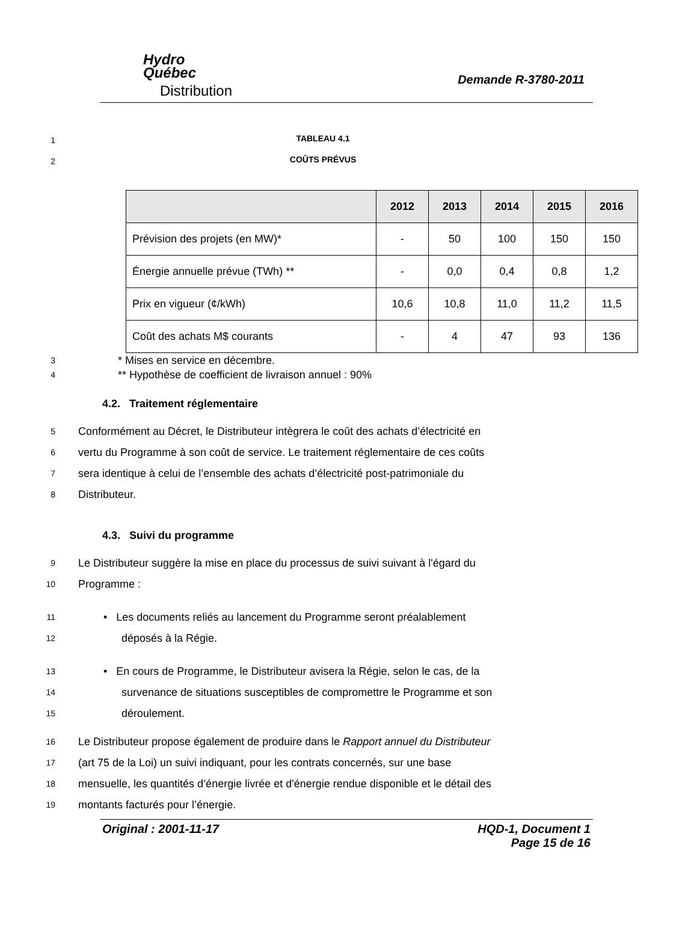Hydro
Québec
Distribution
Demande R-3780-2011
1
TABLEAU 4.1
2
COÛTS PRÉVUS
| | 2012 | 2013 | 2014 | 2015 | 2016 |
| --- | --- | --- | --- | --- | --- |
| Prévision des projets (en MW)* | - | 50 | 100 | 150 | 150 |
| Énergie annuelle prévue (TWh) ** | - | 0,0 | 0,4 | 0,8 | 1,2 |
| Prix en vigueur (¢/kWh) | 10,6 | 10,8 | 11,0 | 11,2 | 11,5 |
| Coût des achats M$ courants | - | 4 | 47 | 93 | 136 |
3
* Mises en service en décembre.
4
** Hypothèse de coefficient de livraison annuel : 90%
4.2. Traitement réglementaire
5
Conformément au Décret, le Distributeur intègrera le coût des achats d’électricité en
6
vertu du Programme à son coût de service. Le traitement réglementaire de ces coûts
7
sera identique à celui de l’ensemble des achats d’électricité post-patrimoniale du
8
Distributeur.
4.3. Suivi du programme
9
Le Distributeur suggère la mise en place du processus de suivi suivant à l'égard du
10
Programme :
11
• Les documents reliés au lancement du Programme seront préalablement
12
déposés à la Régie.
13
• En cours de Programme, le Distributeur avisera la Régie, selon le cas, de la
14
survenance de situations susceptibles de compromettre le Programme et son
15
déroulement.
16
Le Distributeur propose également de produire dans le Rapport annuel du Distributeur
17
(art 75 de la Loi) un suivi indiquant, pour les contrats concernés, sur une base
18
mensuelle, les quantités d’énergie livrée et d'énergie rendue disponible et le détail des
19
montants facturés pour l’énergie.
Original : 2001-11-17 HQD-1, Document 1
Page 15 de 16